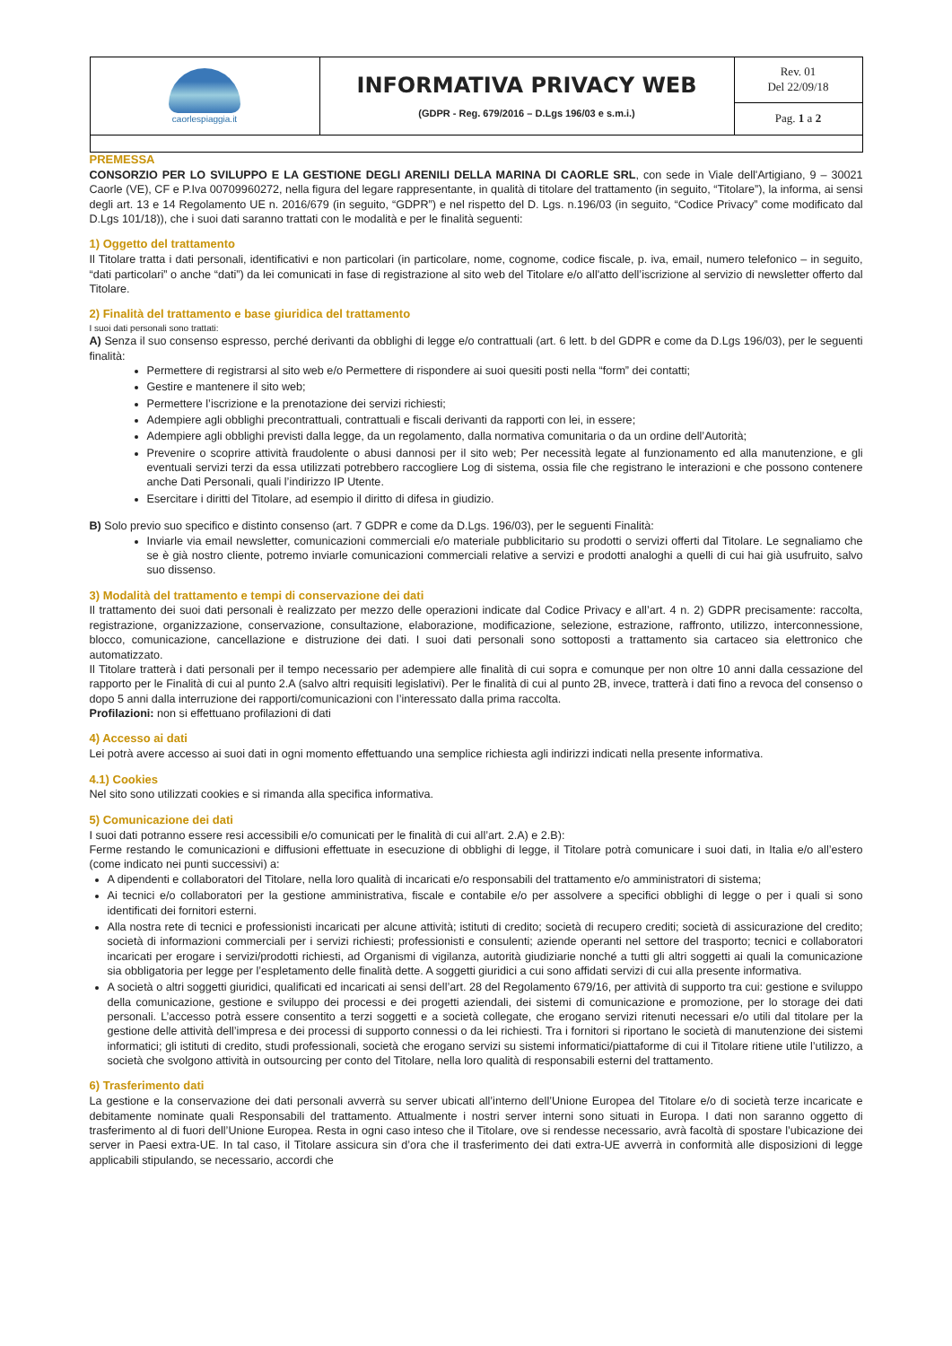| caorlespiaggia.it | INFORMATIVA PRIVACY WEB (GDPR - Reg. 679/2016 – D.Lgs 196/03 e s.m.i.) | Rev. 01 Del 22/09/18 |
| | | Pag. 1 a 2 |
PREMESSA
CONSORZIO PER LO SVILUPPO E LA GESTIONE DEGLI ARENILI DELLA MARINA DI CAORLE SRL, con sede in Viale dell'Artigiano, 9 – 30021 Caorle (VE), CF e P.Iva 00709960272, nella figura del legare rappresentante, in qualità di titolare del trattamento (in seguito, “Titolare”), la informa, ai sensi degli art. 13 e 14 Regolamento UE n. 2016/679 (in seguito, “GDPR”) e nel rispetto del D. Lgs. n.196/03 (in seguito, “Codice Privacy” come modificato dal D.Lgs 101/18)), che i suoi dati saranno trattati con le modalità e per le finalità seguenti:
1) Oggetto del trattamento
Il Titolare tratta i dati personali, identificativi e non particolari (in particolare, nome, cognome, codice fiscale, p. iva, email, numero telefonico – in seguito, “dati particolari” o anche “dati”) da lei comunicati in fase di registrazione al sito web del Titolare e/o all'atto dell’iscrizione al servizio di newsletter offerto dal Titolare.
2) Finalità del trattamento e base giuridica del trattamento
I suoi dati personali sono trattati:
A) Senza il suo consenso espresso, perché derivanti da obblighi di legge e/o contrattuali (art. 6 lett. b del GDPR e come da D.Lgs 196/03), per le seguenti finalità:
Permettere di registrarsi al sito web e/o Permettere di rispondere ai suoi quesiti posti nella “form” dei contatti;
Gestire e mantenere il sito web;
Permettere l’iscrizione e la prenotazione dei servizi richiesti;
Adempiere agli obblighi precontrattuali, contrattuali e fiscali derivanti da rapporti con lei, in essere;
Adempiere agli obblighi previsti dalla legge, da un regolamento, dalla normativa comunitaria o da un ordine dell’Autorità;
Prevenire o scoprire attività fraudolente o abusi dannosi per il sito web; Per necessità legate al funzionamento ed alla manutenzione, e gli eventuali servizi terzi da essa utilizzati potrebbero raccogliere Log di sistema, ossia file che registrano le interazioni e che possono contenere anche Dati Personali, quali l’indirizzo IP Utente.
Esercitare i diritti del Titolare, ad esempio il diritto di difesa in giudizio.
B) Solo previo suo specifico e distinto consenso (art. 7 GDPR e come da D.Lgs. 196/03), per le seguenti Finalità:
Inviarle via email newsletter, comunicazioni commerciali e/o materiale pubblicitario su prodotti o servizi offerti dal Titolare. Le segnaliamo che se è già nostro cliente, potremo inviarle comunicazioni commerciali relative a servizi e prodotti analoghi a quelli di cui hai già usufruito, salvo suo dissenso.
3) Modalità del trattamento e tempi di conservazione dei dati
Il trattamento dei suoi dati personali è realizzato per mezzo delle operazioni indicate dal Codice Privacy e all’art. 4 n. 2) GDPR precisamente: raccolta, registrazione, organizzazione, conservazione, consultazione, elaborazione, modificazione, selezione, estrazione, raffronto, utilizzo, interconnessione, blocco, comunicazione, cancellazione e distruzione dei dati. I suoi dati personali sono sottoposti a trattamento sia cartaceo sia elettronico che automatizzato.
Il Titolare tratterà i dati personali per il tempo necessario per adempiere alle finalità di cui sopra e comunque per non oltre 10 anni dalla cessazione del rapporto per le Finalità di cui al punto 2.A (salvo altri requisiti legislativi). Per le finalità di cui al punto 2B, invece, tratterà i dati fino a revoca del consenso o dopo 5 anni dalla interruzione dei rapporti/comunicazioni con l’interessato dalla prima raccolta.
Profilazioni: non si effettuano profilazioni di dati
4) Accesso ai dati
Lei potrà avere accesso ai suoi dati in ogni momento effettuando una semplice richiesta agli indirizzi indicati nella presente informativa.
4.1) Cookies
Nel sito sono utilizzati cookies e si rimanda alla specifica informativa.
5) Comunicazione dei dati
I suoi dati potranno essere resi accessibili e/o comunicati per le finalità di cui all’art. 2.A) e 2.B):
Ferme restando le comunicazioni e diffusioni effettuate in esecuzione di obblighi di legge, il Titolare potrà comunicare i suoi dati, in Italia e/o all’estero (come indicato nei punti successivi) a:
A dipendenti e collaboratori del Titolare, nella loro qualità di incaricati e/o responsabili del trattamento e/o amministratori di sistema;
Ai tecnici e/o collaboratori per la gestione amministrativa, fiscale e contabile e/o per assolvere a specifici obblighi di legge o per i quali si sono identificati dei fornitori esterni.
Alla nostra rete di tecnici e professionisti incaricati per alcune attività; istituti di credito; società di recupero crediti; società di assicurazione del credito; società di informazioni commerciali per i servizi richiesti; professionisti e consulenti; aziende operanti nel settore del trasporto; tecnici e collaboratori incaricati per erogare i servizi/prodotti richiesti, ad Organismi di vigilanza, autorità giudiziarie nonché a tutti gli altri soggetti ai quali la comunicazione sia obbligatoria per legge per l’espletamento delle finalità dette. A soggetti giuridici a cui sono affidati servizi di cui alla presente informativa.
A società o altri soggetti giuridici, qualificati ed incaricati ai sensi dell’art. 28 del Regolamento 679/16, per attività di supporto tra cui: gestione e sviluppo della comunicazione, gestione e sviluppo dei processi e dei progetti aziendali, dei sistemi di comunicazione e promozione, per lo storage dei dati personali. L’accesso potrà essere consentito a terzi soggetti e a società collegate, che erogano servizi ritenuti necessari e/o utili dal titolare per la gestione delle attività dell’impresa e dei processi di supporto connessi o da lei richiesti. Tra i fornitori si riportano le società di manutenzione dei sistemi informatici; gli istituti di credito, studi professionali, società che erogano servizi su sistemi informatici/piattaforme di cui il Titolare ritiene utile l’utilizzo, a società che svolgono attività in outsourcing per conto del Titolare, nella loro qualità di responsabili esterni del trattamento.
6) Trasferimento dati
La gestione e la conservazione dei dati personali avverrà su server ubicati all’interno dell’Unione Europea del Titolare e/o di società terze incaricate e debitamente nominate quali Responsabili del trattamento. Attualmente i nostri server interni sono situati in Europa. I dati non saranno oggetto di trasferimento al di fuori dell’Unione Europea. Resta in ogni caso inteso che il Titolare, ove si rendesse necessario, avrà facoltà di spostare l’ubicazione dei server in Paesi extra-UE. In tal caso, il Titolare assicura sin d’ora che il trasferimento dei dati extra-UE avverrà in conformità alle disposizioni di legge applicabili stipulando, se necessario, accordi che